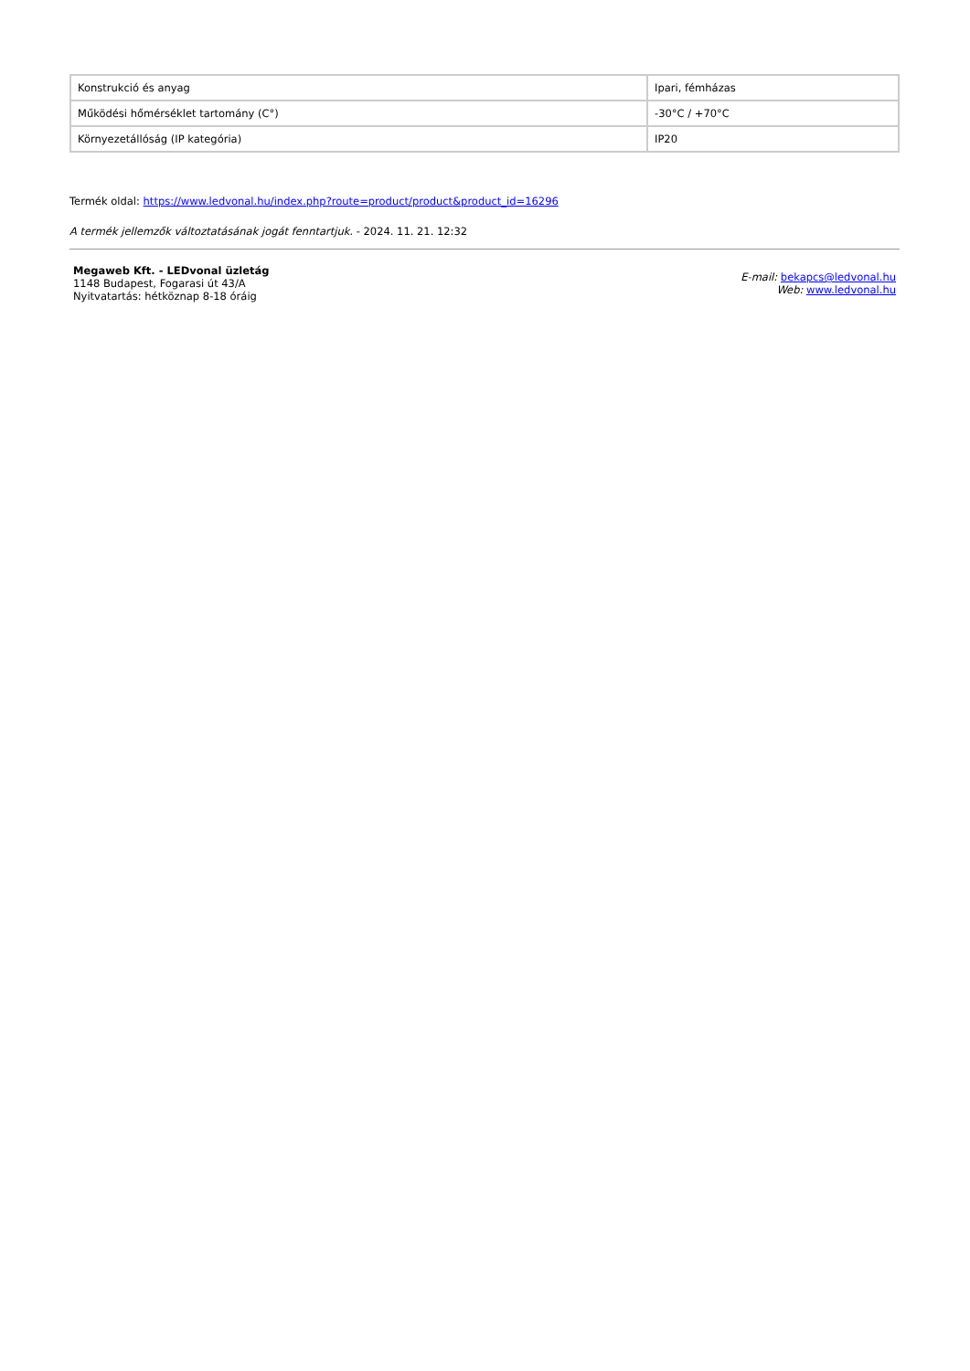| Konstrukció és anyag | Ipari, fémházas |
| Működési hőmérséklet tartomány (C°) | -30°C / +70°C |
| Környezetállóság (IP kategória) | IP20 |
Termék oldal: https://www.ledvonal.hu/index.php?route=product/product&product_id=16296
A termék jellemzők változtatásának jogát fenntartjuk. - 2024. 11. 21. 12:32
Megaweb Kft. - LEDvonal üzletág
1148 Budapest, Fogarasi út 43/A
Nyitvatartás: hétköznap 8-18 óráig
E-mail: bekapcs@ledvonal.hu
Web: www.ledvonal.hu